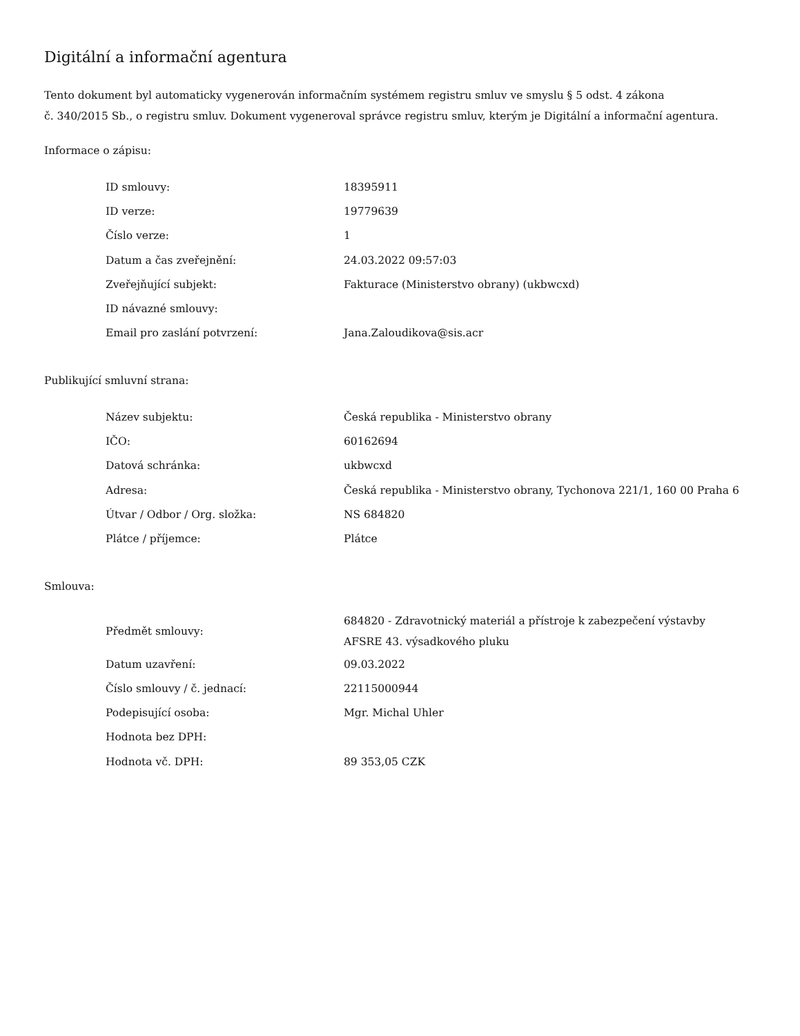Digitální a informační agentura
Tento dokument byl automaticky vygenerován informačním systémem registru smluv ve smyslu § 5 odst. 4 zákona
č. 340/2015 Sb., o registru smluv. Dokument vygeneroval správce registru smluv, kterým je Digitální a informační agentura.
Informace o zápisu:
| ID smlouvy: | 18395911 |
| ID verze: | 19779639 |
| Číslo verze: | 1 |
| Datum a čas zveřejnění: | 24.03.2022 09:57:03 |
| Zveřejňující subjekt: | Fakturace (Ministerstvo obrany) (ukbwcxd) |
| ID návazné smlouvy: | |
| Email pro zaslání potvrzení: | Jana.Zaloudikova@sis.acr |
Publikující smluvní strana:
| Název subjektu: | Česká republika - Ministerstvo obrany |
| IČO: | 60162694 |
| Datová schránka: | ukbwcxd |
| Adresa: | Česká republika - Ministerstvo obrany, Tychonova 221/1, 160 00 Praha 6 |
| Útvar / Odbor / Org. složka: | NS 684820 |
| Plátce / příjemce: | Plátce |
Smlouva:
| Předmět smlouvy: | 684820 - Zdravotnický materiál a přístroje k zabezpečení výstavby AFSRE 43. výsadkového pluku |
| Datum uzavření: | 09.03.2022 |
| Číslo smlouvy / č. jednací: | 22115000944 |
| Podepisující osoba: | Mgr. Michal Uhler |
| Hodnota bez DPH: | |
| Hodnota vč. DPH: | 89 353,05 CZK |